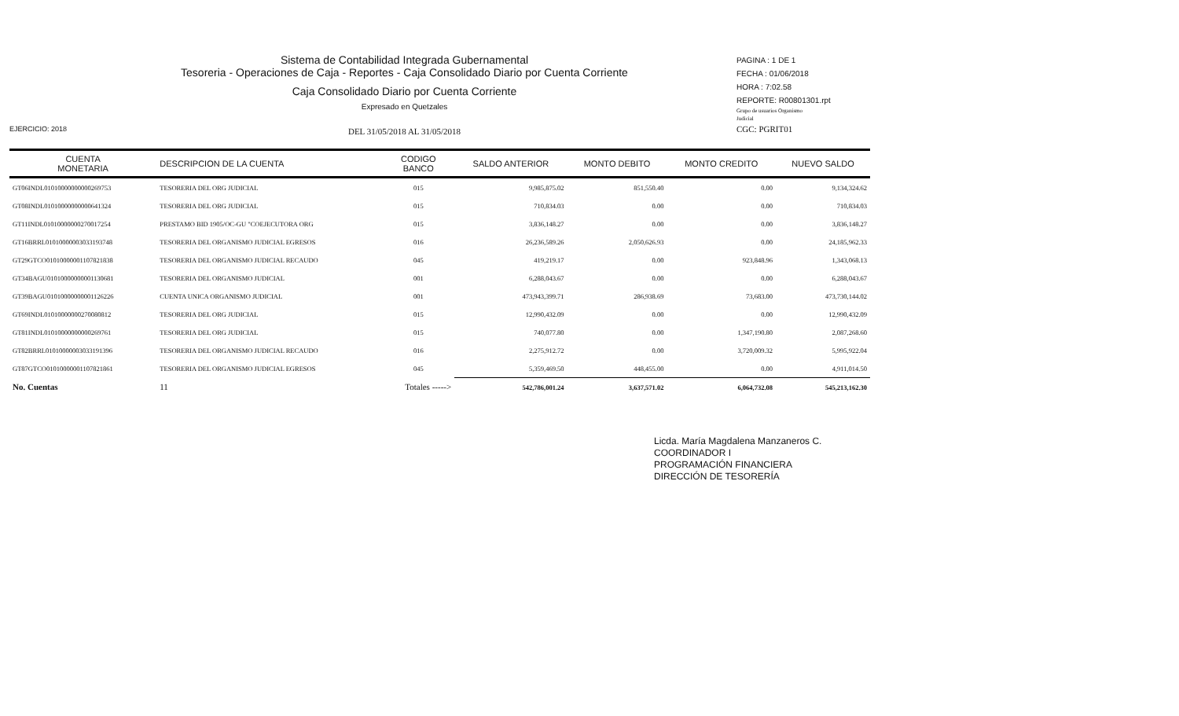Sistema de Contabilidad Integrada Gubernamental
Tesoreria - Operaciones de Caja - Reportes - Caja Consolidado Diario por Cuenta Corriente
Caja Consolidado Diario por Cuenta Corriente
Expresado en Quetzales
DEL 31/05/2018 AL 31/05/2018
PAGINA : 1 DE 1
FECHA : 01/06/2018
HORA : 7:02.58
REPORTE: R00801301.rpt
Grupo de usuarios Organismo
Judicial
CGC: PGRIT01
EJERCICIO: 2018
| CUENTA MONETARIA | DESCRIPCION DE LA CUENTA | CODIGO BANCO | SALDO ANTERIOR | MONTO DEBITO | MONTO CREDITO | NUEVO SALDO |
| --- | --- | --- | --- | --- | --- | --- |
| GT06INDL01010000000000269753 | TESORERIA DEL ORG JUDICIAL | 015 | 9,985,875.02 | 851,550.40 | 0.00 | 9,134,324.62 |
| GT08INDL01010000000000641324 | TESORERIA DEL ORG JUDICIAL | 015 | 710,834.03 | 0.00 | 0.00 | 710,834.03 |
| GT11INDL01010000000270017254 | PRESTAMO BID 1905/OC-GU "COEJECUTORA ORG | 015 | 3,836,148.27 | 0.00 | 0.00 | 3,836,148.27 |
| GT16BRRL01010000003033193748 | TESORERIA DEL ORGANISMO JUDICIAL EGRESOS | 016 | 26,236,589.26 | 2,050,626.93 | 0.00 | 24,185,962.33 |
| GT29GTCO01010000001107821838 | TESORERIA DEL ORGANISMO JUDICIAL RECAUDO | 045 | 419,219.17 | 0.00 | 923,848.96 | 1,343,068.13 |
| GT34BAGU01010000000001130681 | TESORERIA DEL ORGANISMO JUDICIAL | 001 | 6,288,043.67 | 0.00 | 0.00 | 6,288,043.67 |
| GT39BAGU01010000000001126226 | CUENTA UNICA ORGANISMO JUDICIAL | 001 | 473,943,399.71 | 286,938.69 | 73,683.00 | 473,730,144.02 |
| GT69INDL01010000000270080812 | TESORERIA DEL ORG JUDICIAL | 015 | 12,990,432.09 | 0.00 | 0.00 | 12,990,432.09 |
| GT81INDL01010000000000269761 | TESORERIA DEL ORG JUDICIAL | 015 | 740,077.80 | 0.00 | 1,347,190.80 | 2,087,268.60 |
| GT82BRRL01010000003033191396 | TESORERIA DEL ORGANISMO JUDICIAL RECAUDO | 016 | 2,275,912.72 | 0.00 | 3,720,009.32 | 5,995,922.04 |
| GT87GTCO01010000001107821861 | TESORERIA DEL ORGANISMO JUDICIAL EGRESOS | 045 | 5,359,469.50 | 448,455.00 | 0.00 | 4,911,014.50 |
| No. Cuentas | 11 | Totales -----> | 542,786,001.24 | 3,637,571.02 | 6,064,732.08 | 545,213,162.30 |
Licda. María Magdalena Manzaneros C.
COORDINADOR I
PROGRAMACIÓN FINANCIERA
DIRECCIÓN DE TESORERÍA